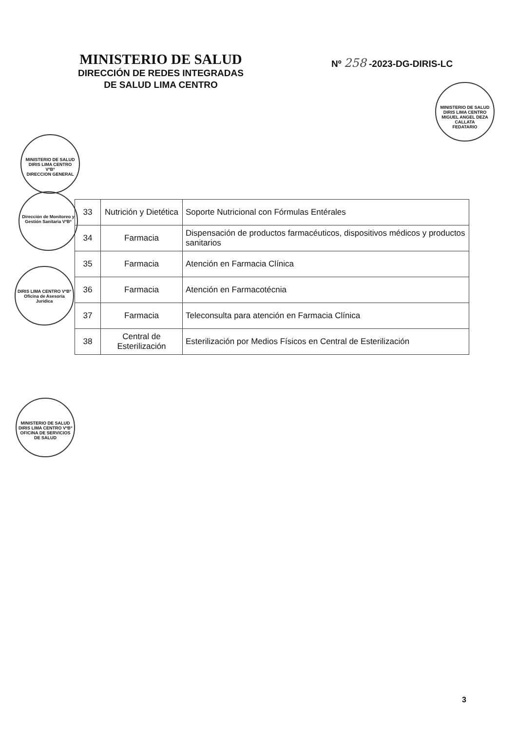MINISTERIO DE SALUD
DIRECCIÓN DE REDES INTEGRADAS
DE SALUD LIMA CENTRO
Nº 258 -2023-DG-DIRIS-LC
MINISTERIO DE SALUD DIRIS LIMA CENTRO
MIGUEL ANGEL DEZA CALLATA
FEDATARIO
MINISTERIO DE SALUD DIRIS LIMA CENTRO
VºBº
DIRECCION GENERAL
Dirección de Monitoreo y Gestión Sanitaria VºBº
DIRIS LIMA CENTRO VºBº Oficina de Asesoría Jurídica
MINISTERIO DE SALUD DIRIS LIMA CENTRO VºBº OFICINA DE SERVICIOS DE SALUD
| 33 | Nutrición y Dietética | Soporte Nutricional con Fórmulas Entérales |
| 34 | Farmacia | Dispensación de productos farmacéuticos, dispositivos médicos y productos sanitarios |
| 35 | Farmacia | Atención en Farmacia Clínica |
| 36 | Farmacia | Atención en Farmacotécnia |
| 37 | Farmacia | Teleconsulta para atención en Farmacia Clínica |
| 38 | Central de Esterilización | Esterilización por Medios Físicos en Central de Esterilización |
3